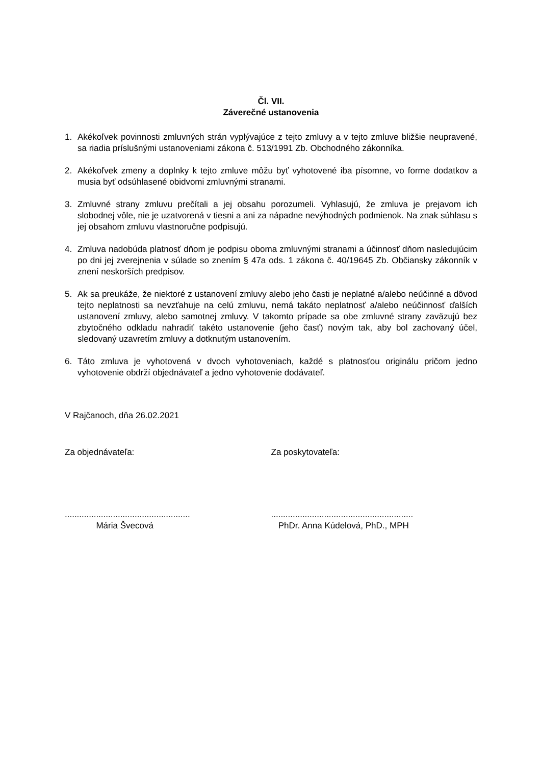Čl. VII.
Záverečné ustanovenia
1. Akékoľvek povinnosti zmluvných strán vyplývajúce z tejto zmluvy a v tejto zmluve bližšie neupravené, sa riadia príslušnými ustanoveniami zákona č. 513/1991 Zb. Obchodného zákonníka.
2. Akékoľvek zmeny a doplnky k tejto zmluve môžu byť vyhotovené iba písomne, vo forme dodatkov a musia byť odsúhlasené obidvomi zmluvnými stranami.
3. Zmluvné strany zmluvu prečítali a jej obsahu porozumeli. Vyhlasujú, že zmluva je prejavom ich slobodnej vôle, nie je uzatvorená v tiesni a ani za nápadne nevýhodných podmienok. Na znak súhlasu s jej obsahom zmluvu vlastnoručne podpisujú.
4. Zmluva nadobúda platnosť dňom je podpisu oboma zmluvnými stranami a účinnosť dňom nasledujúcim po dni jej zverejnenia v súlade so znením § 47a ods. 1 zákona č. 40/19645 Zb. Občiansky zákonník v znení neskorších predpisov.
5. Ak sa preukáže, že niektoré z ustanovení zmluvy alebo jeho časti je neplatné a/alebo neúčinné a dôvod tejto neplatnosti sa nevzťahuje na celú zmluvu, nemá takáto neplatnosť a/alebo neúčinnosť ďalších ustanovení zmluvy, alebo samotnej zmluvy. V takomto prípade sa obe zmluvné strany zaväzujú bez zbytočného odkladu nahradiť takéto ustanovenie (jeho časť) novým tak, aby bol zachovaný účel, sledovaný uzavretím zmluvy a dotknutým ustanovením.
6. Táto zmluva je vyhotovená v dvoch vyhotoveniach, každé s platnosťou originálu pričom jedno vyhotovenie obdrží objednávateľ a jedno vyhotovenie dodávateľ.
V Rajčanoch, dňa 26.02.2021
Za objednávateľa: Za poskytovateľa:
....................................................
Mária Švecová
...........................................................
PhDr. Anna Kúdelová, PhD., MPH